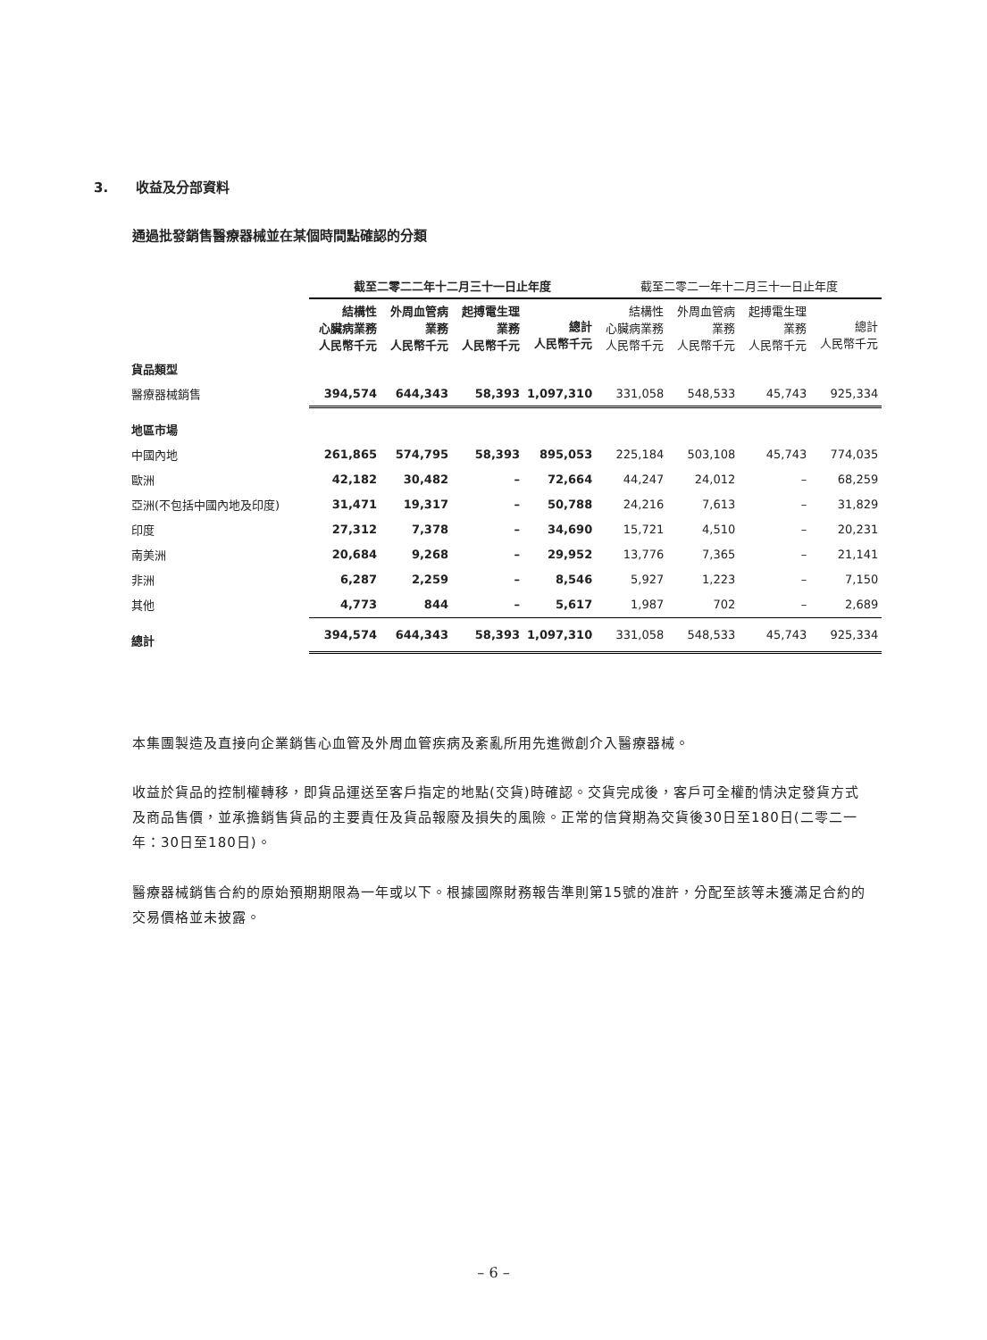3. 收益及分部資料
通過批發銷售醫療器械並在某個時間點確認的分類
| | 截至二零二二年十二月三十一日止年度 | | | | 截至二零二一年十二月三十一日止年度 | | | |
| --- | --- | --- | --- | --- | --- | --- | --- | --- |
| | 結構性 心臟病業務 人民幣千元 | 外周血管病 業務 人民幣千元 | 起搏電生理 業務 人民幣千元 | 總計 人民幣千元 | 結構性 心臟病業務 人民幣千元 | 外周血管病 業務 人民幣千元 | 起搏電生理 業務 人民幣千元 | 總計 人民幣千元 |
| 貨品類型 | | | | | | | | |
| 醫療器械銷售 | 394,574 | 644,343 | 58,393 | 1,097,310 | 331,058 | 548,533 | 45,743 | 925,334 |
| 地區市場 | | | | | | | | |
| 中國內地 | 261,865 | 574,795 | 58,393 | 895,053 | 225,184 | 503,108 | 45,743 | 774,035 |
| 歐洲 | 42,182 | 30,482 | – | 72,664 | 44,247 | 24,012 | – | 68,259 |
| 亞洲(不包括中國內地及印度) | 31,471 | 19,317 | – | 50,788 | 24,216 | 7,613 | – | 31,829 |
| 印度 | 27,312 | 7,378 | – | 34,690 | 15,721 | 4,510 | – | 20,231 |
| 南美洲 | 20,684 | 9,268 | – | 29,952 | 13,776 | 7,365 | – | 21,141 |
| 非洲 | 6,287 | 2,259 | – | 8,546 | 5,927 | 1,223 | – | 7,150 |
| 其他 | 4,773 | 844 | – | 5,617 | 1,987 | 702 | – | 2,689 |
| 總計 | 394,574 | 644,343 | 58,393 | 1,097,310 | 331,058 | 548,533 | 45,743 | 925,334 |
本集團製造及直接向企業銷售心血管及外周血管疾病及紊亂所用先進微創介入醫療器械。
收益於貨品的控制權轉移，即貨品運送至客戶指定的地點(交貨)時確認。交貨完成後，客戶可全權酌情決定發貨方式及商品售價，並承擔銷售貨品的主要責任及貨品報廢及損失的風險。正常的信貸期為交貨後30日至180日(二零二一年：30日至180日)。
醫療器械銷售合約的原始預期期限為一年或以下。根據國際財務報告準則第15號的准許，分配至該等未獲滿足合約的交易價格並未披露。
– 6 –